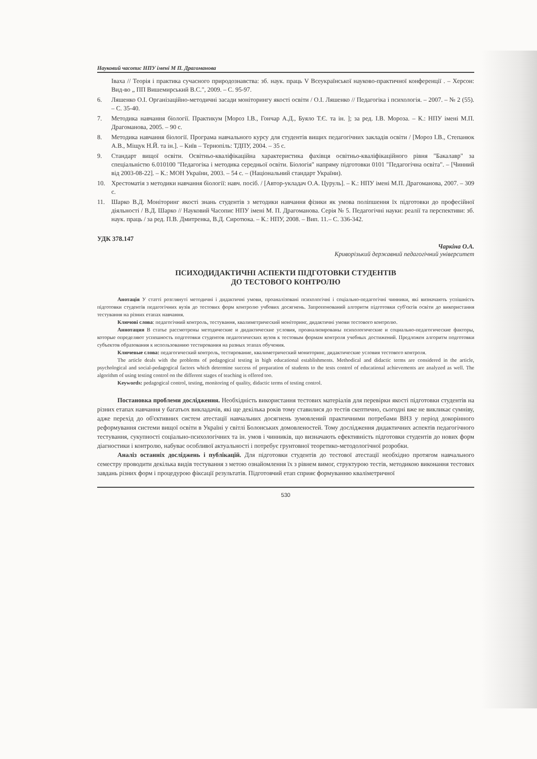Науковий часопис НПУ імені М П. Драгоманова
Іваха // Теорія і практика сучасного природознавства: зб. наук. праць V Всеукраїнської науково-практичної конференції . – Херсон: Вид-во „ ПП Вишемирський В.С.", 2009. – С. 95-97.
6. Ляшенко О.І. Організаційно-методичні засади моніторингу якості освіти / О.І. Ляшенко // Педагогіка і психологія. – 2007. – № 2 (55). – С. 35-40.
7. Методика навчання біології. Практикум [Мороз І.В., Гончар А.Д., Буяло Т.Є. та ін. ]; за ред. І.В. Мороза. – К.: НПУ імені М.П. Драгоманова, 2005. – 90 с.
8. Методика навчання біології. Програма навчального курсу для студентів вищих педагогічних закладів освіти / [Мороз І.В., Степанюк А.В., Міщук Н.Й. та ін.]. – Київ – Тернопіль: ТДПУ, 2004. – 35 с.
9. Стандарт вищої освіти. Освітньо-кваліфікаційна характеристика фахівця освітньо-кваліфікаційного рівня "Бакалавр" за спеціальністю 6.010100 "Педагогіка і методика середньої освіти. Біологія" напряму підготовки 0101 "Педагогічна освіта". – [Чинний від 2003-08-22]. – К.: МОН України, 2003. – 54 с. – (Національний стандарт України).
10. Хрестоматія з методики навчання біології: навч. посіб. / [Автор-укладач О.А. Цуруль]. – К.: НПУ імені М.П. Драгоманова, 2007. – 309 с.
11. Шарко В.Д. Моніторинг якості знань студентів з методики навчання фізики як умова поліпшення їх підготовки до професійної діяльності / В.Д. Шарко // Науковий Часопис НПУ імені М. П. Драгоманова. Серія № 5. Педагогічні науки: реалії та перспективи: зб. наук. праць / за ред. П.В. Дмитренка, В.Д. Сиротюка. – К.: НПУ, 2008. – Вип. 11.– С. 336-342.
УДК 378.147
Чаркіна О.А.
Криворізький державний педагогічний університет
ПСИХОДИДАКТИЧНІ АСПЕКТИ ПІДГОТОВКИ СТУДЕНТІВ
ДО ТЕСТОВОГО КОНТРОЛЮ
Анотація У статті розглянуті методичні і дидактичні умови, проаналізовані психологічні і соціально-педагогічні чинники, які визначають успішність підготовки студентів педагогічних вузів до тестових форм контролю учбових досягнень. Запропонований алгоритм підготовки суб'єктів освіти до використання тестування на різних етапах навчання.
Ключові слова: педагогічний контроль, тестування, квалиметрический моніторинг, дидактичні умови тестового контролю.
Аннотация В статье рассмотрены методические и дидактические условия, проанализированы психологические и социально-педагогические факторы, которые определяют успешность подготовки студентов педагогических вузов к тестовым формам контроля учебных достижений. Предложен алгоритм подготовки субъектов образования к использованию тестирования на разных этапах обучения.
Ключевые слова: педагогический контроль, тестирование, квалиметрический мониторинг, дидактические условия тестового контроля.
The article deals with the problems of pedagogical testing in high educational establishments. Methodical and didactic terms are considered in the article, psychological and social-pedagogical factors which determine success of preparation of students to the tests control of educational achievements are analyzed as well. The algorithm of using testing control on the different stages of teaching is offered too.
Keywords: pedagogical control, testing, monitoring of quality, didactic terms of testing control.
Постановка проблеми дослідження. Необхідність використання тестових матеріалів для перевірки якості підготовки студентів на різних етапах навчання у багатьох викладачів, які ще декілька років тому ставилися до тестів скептично, сьогодні вже не викликає сумніву, адже перехід до об'єктивних систем атестації навчальних досягнень зумовлений практичними потребами ВНЗ у період докорінного реформування системи вищої освіти в Україні у світлі Болонських домовленостей. Тому дослідження дидактичних аспектів педагогічного тестування, сукупності соціально-психологічних та ін. умов і чинників, що визначають ефективність підготовки студентів до нових форм діагностики і контролю, набуває особливої актуальності і потребує грунтовної теоретико-методологічної розробки.
Аналіз останніх досліджень і публікацій. Для підготовки студентів до тестової атестації необхідно протягом навчального семестру проводити декілька видів тестування з метою ознайомлення їх з рівнем вимог, структурою тестів, методикою виконання тестових завдань різних форм і процедурою фіксації результатів. Підготовчий етап сприяє формуванню кваліметричної
530